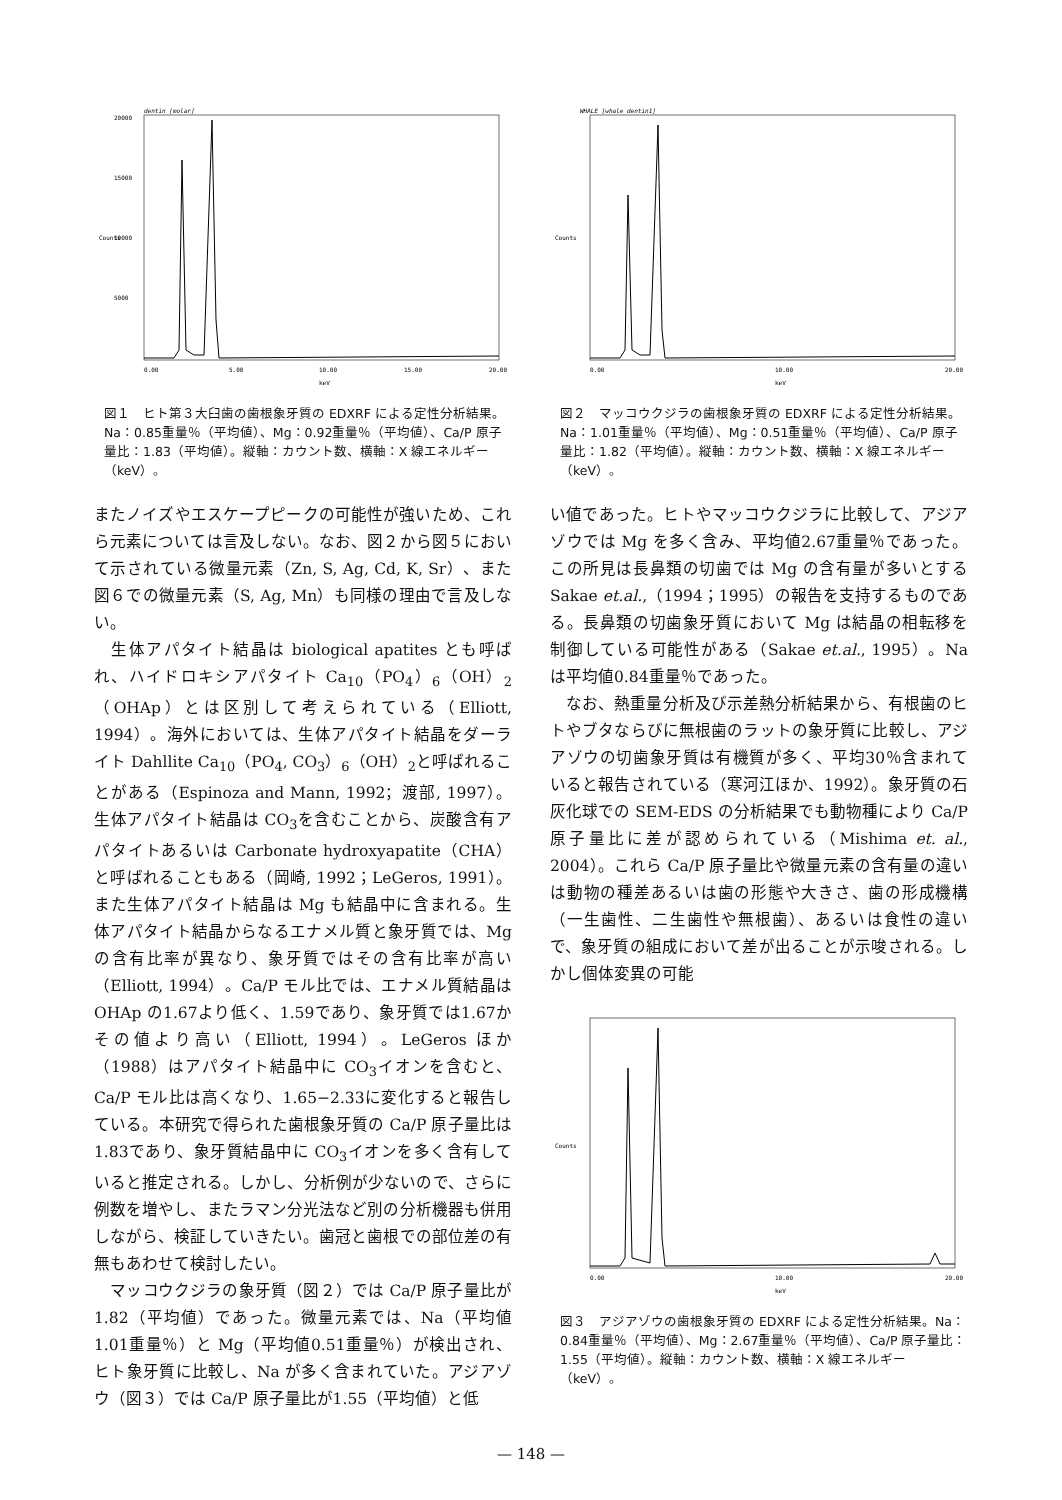dentin [molar]
20000
15000
10000
5000
Counts
0.00
5.00
10.00
15.00
20.00
keV
図１　ヒト第３大臼歯の歯根象牙質の EDXRF による定性分析結果。Na：0.85重量％（平均値）、Mg：0.92重量％（平均値）、Ca/P 原子量比：1.83（平均値）。縦軸：カウント数、横軸：X 線エネルギー（keV）。
またノイズやエスケープピークの可能性が強いため、これら元素については言及しない。なお、図２から図５において示されている微量元素（Zn, S, Ag, Cd, K, Sr）、また図６での微量元素（S, Ag, Mn）も同様の理由で言及しない。
　生体アパタイト結晶は biological apatites とも呼ばれ、ハイドロキシアパタイト Ca<sub>10</sub>（PO<sub>4</sub>）<sub>6</sub>（OH）<sub>2</sub>（OHAp）とは区別して考えられている（Elliott, 1994）。海外においては、生体アパタイト結晶をダーライト Dahllite Ca<sub>10</sub>（PO<sub>4</sub>, CO<sub>3</sub>）<sub>6</sub>（OH）<sub>2</sub>と呼ばれることがある（Espinoza and Mann, 1992；渡部, 1997）。生体アパタイト結晶は CO<sub>3</sub>を含むことから、炭酸含有アパタイトあるいは Carbonate hydroxyapatite（CHA）と呼ばれることもある（岡崎, 1992；LeGeros, 1991）。また生体アパタイト結晶は Mg も結晶中に含まれる。生体アパタイト結晶からなるエナメル質と象牙質では、Mg の含有比率が異なり、象牙質ではその含有比率が高い（Elliott, 1994）。Ca/P モル比では、エナメル質結晶は OHAp の1.67より低く、1.59であり、象牙質では1.67かその値より高い（Elliott, 1994）。LeGeros ほか（1988）はアパタイト結晶中に CO<sub>3</sub>イオンを含むと、Ca/P モル比は高くなり、1.65−2.33に変化すると報告している。本研究で得られた歯根象牙質の Ca/P 原子量比は1.83であり、象牙質結晶中に CO<sub>3</sub>イオンを多く含有していると推定される。しかし、分析例が少ないので、さらに例数を増やし、またラマン分光法など別の分析機器も併用しながら、検証していきたい。歯冠と歯根での部位差の有無もあわせて検討したい。
　マッコウクジラの象牙質（図２）では Ca/P 原子量比が1.82（平均値）であった。微量元素では、Na（平均値1.01重量％）と Mg（平均値0.51重量％）が検出され、ヒト象牙質に比較し、Na が多く含まれていた。アジアゾウ（図３）では Ca/P 原子量比が1.55（平均値）と低
WHALE [whale dentin1]
Counts
0.00
10.00
20.00
keV
図２　マッコウクジラの歯根象牙質の EDXRF による定性分析結果。Na：1.01重量％（平均値）、Mg：0.51重量％（平均値）、Ca/P 原子量比：1.82（平均値）。縦軸：カウント数、横軸：X 線エネルギー（keV）。
い値であった。ヒトやマッコウクジラに比較して、アジアゾウでは Mg を多く含み、平均値2.67重量％であった。この所見は長鼻類の切歯では Mg の含有量が多いとする Sakae et.al.,（1994；1995）の報告を支持するものである。長鼻類の切歯象牙質において Mg は結晶の相転移を制御している可能性がある（Sakae et.al., 1995）。Na は平均値0.84重量％であった。
　なお、熱重量分析及び示差熱分析結果から、有根歯のヒトやブタならびに無根歯のラットの象牙質に比較し、アジアゾウの切歯象牙質は有機質が多く、平均30％含まれていると報告されている（寒河江ほか、1992）。象牙質の石灰化球での SEM-EDS の分析結果でも動物種により Ca/P 原子量比に差が認められている（Mishima et. al., 2004）。これら Ca/P 原子量比や微量元素の含有量の違いは動物の種差あるいは歯の形態や大きさ、歯の形成機構（一生歯性、二生歯性や無根歯）、あるいは食性の違いで、象牙質の組成において差が出ることが示唆される。しかし個体変異の可能
Counts
0.00
10.00
20.00
keV
図３　アジアゾウの歯根象牙質の EDXRF による定性分析結果。Na：0.84重量％（平均値）、Mg：2.67重量％（平均値）、Ca/P 原子量比：1.55（平均値）。縦軸：カウント数、横軸：X 線エネルギー（keV）。
— 148 —